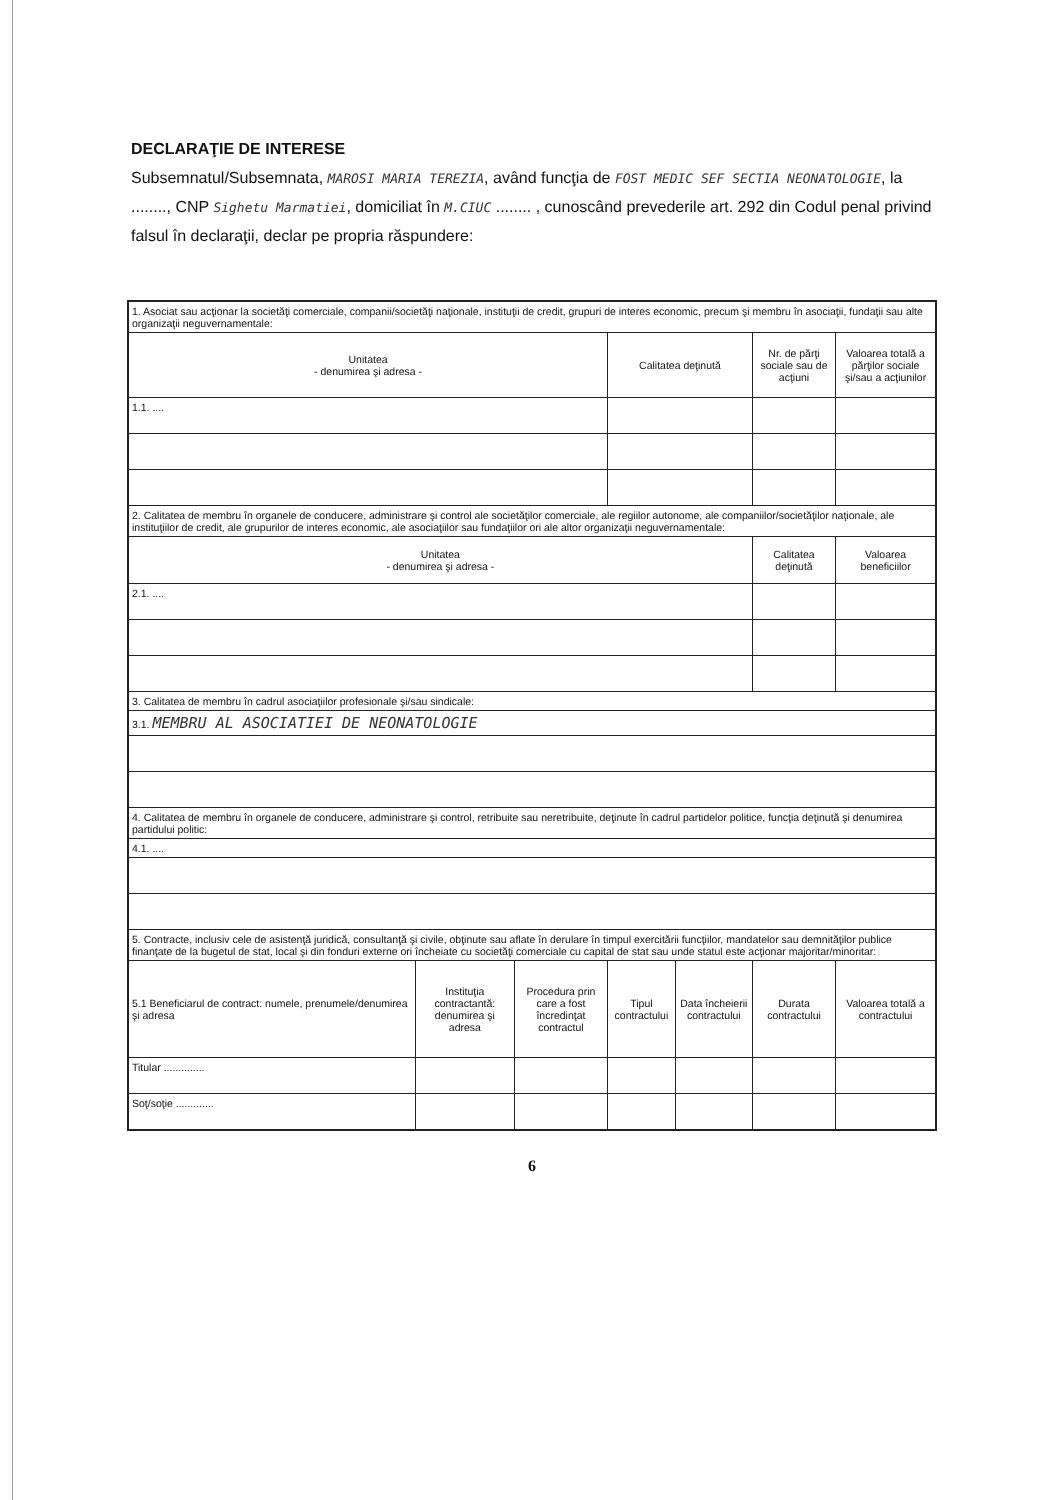DECLARAŢIE DE INTERESE
Subsemnatul/Subsemnata, MAROSI MARIA TEREZIA, având funcţia de FOST MEDIC SEF SECTIA NEONATOLOGIE, la ........, CNP Sighetu Marmatiei, domiciliat în M.CIUC ........ , cunoscând prevederile art. 292 din Codul penal privind falsul în declaraţii, declar pe propria răspundere:
| 1. Asociat sau acţionar la societăţi comerciale, companii/societăţi naţionale, instituţii de credit, grupuri de interes economic, precum şi membru în asociaţii, fundaţii sau alte organizaţii neguvernamentale: | | | | | | |
| Unitatea - denumirea şi adresa - | | | Calitatea deţinută | | Nr. de părţi sociale sau de acţiuni | Valoarea totală a părţilor sociale şi/sau a acţiunilor |
| 1.1. .... | | | | | | |
| 2. Calitatea de membru în organele de conducere, administrare şi control ale societăţilor comerciale, ale regiilor autonome, ale companiilor/societăţilor naţionale, ale instituţiilor de credit, ale grupurilor de interes economic, ale asociaţiilor sau fundaţiilor ori ale altor organizaţii neguvernamentale: | | | | | | |
| Unitatea - denumirea şi adresa - | | | | | Calitatea deţinută | Valoarea beneficiilor |
| 2.1. .... | | | | | | |
| 3. Calitatea de membru în cadrul asociaţiilor profesionale şi/sau sindicale: | | | | | | |
| 3.1. MEMBRU AL ASOCIATIEI DE NEONATOLOGIE | | | | | | |
| 4. Calitatea de membru în organele de conducere, administrare şi control, retribuite sau neretribuite, deţinute în cadrul partidelor politice, funcţia deţinută şi denumirea partidului politic: | | | | | | |
| 4.1. .... | | | | | | |
| 5. Contracte, inclusiv cele de asistenţă juridică, consultanţă şi civile, obţinute sau aflate în derulare în timpul exercitării funcţiilor, mandatelor sau demnităţilor publice finanţate de la bugetul de stat, local şi din fonduri externe ori încheiate cu societăţi comerciale cu capital de stat sau unde statul este acţionar majoritar/minoritar: | | | | | | |
| 5.1 Beneficiarul de contract: numele, prenumele/denumirea şi adresa | Instituţia contractantă: denumirea şi adresa | Procedura prin care a fost încredinţat contractul | Tipul contractului | Data încheierii contractului | Durata contractului | Valoarea totală a contractului |
| Titular .............. | | | | | | |
| Soţ/soţie ............. | | | | | | |
6